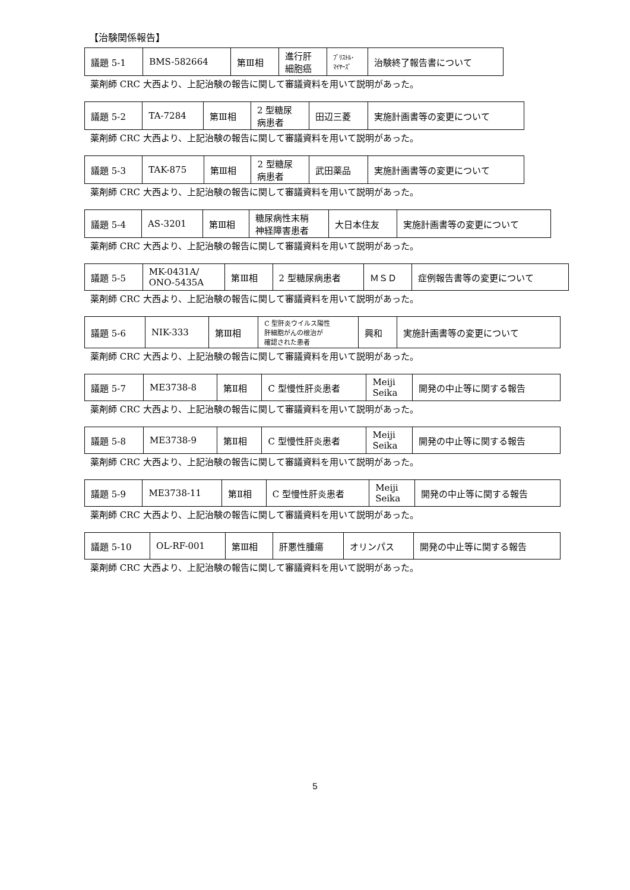【治験関係報告】
| 議題 5-1 | BMS-582664 | 第Ⅲ相 | 進行肝 細胞癌 | ﾌﾞﾘｽﾄﾙ･ ﾏｲﾔｰｽﾞ | 治験終了報告書について |
薬剤師 CRC 大西より、上記治験の報告に関して審議資料を用いて説明があった。
| 議題 5-2 | TA-7284 | 第Ⅲ相 | 2 型糖尿 病患者 | 田辺三菱 | 実施計画書等の変更について |
薬剤師 CRC 大西より、上記治験の報告に関して審議資料を用いて説明があった。
| 議題 5-3 | TAK-875 | 第Ⅲ相 | 2 型糖尿 病患者 | 武田薬品 | 実施計画書等の変更について |
薬剤師 CRC 大西より、上記治験の報告に関して審議資料を用いて説明があった。
| 議題 5-4 | AS-3201 | 第Ⅲ相 | 糖尿病性末梢 神経障害患者 | 大日本住友 | 実施計画書等の変更について |
薬剤師 CRC 大西より、上記治験の報告に関して審議資料を用いて説明があった。
| 議題 5-5 | MK-0431A/ ONO-5435A | 第Ⅲ相 | 2 型糖尿病患者 | ＭＳＤ | 症例報告書等の変更について |
薬剤師 CRC 大西より、上記治験の報告に関して審議資料を用いて説明があった。
| 議題 5-6 | NIK-333 | 第Ⅲ相 | C 型肝炎ウイルス陽性 肝細胞がんの根治が 確認された患者 | 興和 | 実施計画書等の変更について |
薬剤師 CRC 大西より、上記治験の報告に関して審議資料を用いて説明があった。
| 議題 5-7 | ME3738-8 | 第Ⅱ相 | C 型慢性肝炎患者 | Meiji Seika | 開発の中止等に関する報告 |
薬剤師 CRC 大西より、上記治験の報告に関して審議資料を用いて説明があった。
| 議題 5-8 | ME3738-9 | 第Ⅱ相 | C 型慢性肝炎患者 | Meiji Seika | 開発の中止等に関する報告 |
薬剤師 CRC 大西より、上記治験の報告に関して審議資料を用いて説明があった。
| 議題 5-9 | ME3738-11 | 第Ⅱ相 | C 型慢性肝炎患者 | Meiji Seika | 開発の中止等に関する報告 |
薬剤師 CRC 大西より、上記治験の報告に関して審議資料を用いて説明があった。
| 議題 5-10 | OL-RF-001 | 第Ⅲ相 | 肝悪性腫瘍 | オリンパス | 開発の中止等に関する報告 |
薬剤師 CRC 大西より、上記治験の報告に関して審議資料を用いて説明があった。
5